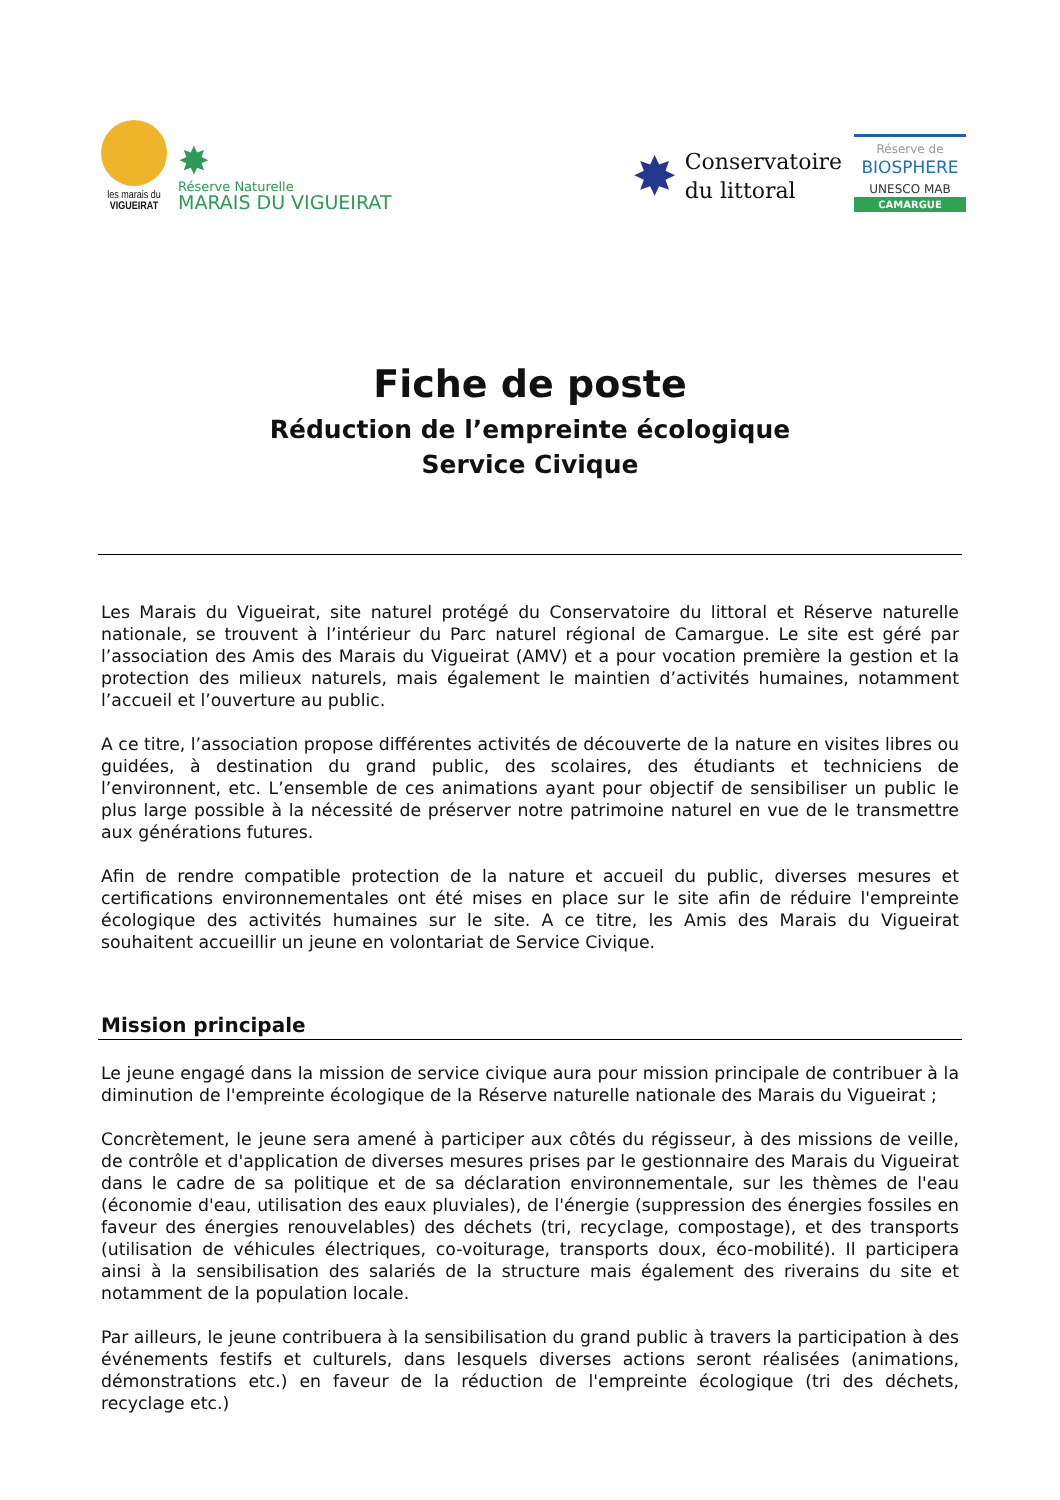les marais du
VIGUEIRAT
✸
Réserve Naturelle
MARAIS DU VIGUEIRAT
✸ Conservatoire
du littoral
Réserve de
BIOSPHERE
UNESCO MAB
CAMARGUE
Fiche de poste
Réduction de l’empreinte écologique
Service Civique
Les Marais du Vigueirat, site naturel protégé du Conservatoire du littoral et Réserve naturelle nationale, se trouvent à l’intérieur du Parc naturel régional de Camargue. Le site est géré par l’association des Amis des Marais du Vigueirat (AMV) et a pour vocation première la gestion et la protection des milieux naturels, mais également le maintien d’activités humaines, notamment l’accueil et l’ouverture au public.
A ce titre, l’association propose différentes activités de découverte de la nature en visites libres ou guidées, à destination du grand public, des scolaires, des étudiants et techniciens de l’environnent, etc. L’ensemble de ces animations ayant pour objectif de sensibiliser un public le plus large possible à la nécessité de préserver notre patrimoine naturel en vue de le transmettre aux générations futures.
Afin de rendre compatible protection de la nature et accueil du public, diverses mesures et certifications environnementales ont été mises en place sur le site afin de réduire l'empreinte écologique des activités humaines sur le site. A ce titre, les Amis des Marais du Vigueirat souhaitent accueillir un jeune en volontariat de Service Civique.
Mission principale
Le jeune engagé dans la mission de service civique aura pour mission principale de contribuer à la diminution de l'empreinte écologique de la Réserve naturelle nationale des Marais du Vigueirat ;
Concrètement, le jeune sera amené à participer aux côtés du régisseur, à des missions de veille, de contrôle et d'application de diverses mesures prises par le gestionnaire des Marais du Vigueirat dans le cadre de sa politique et de sa déclaration environnementale, sur les thèmes de l'eau (économie d'eau, utilisation des eaux pluviales), de l'énergie (suppression des énergies fossiles en faveur des énergies renouvelables) des déchets (tri, recyclage, compostage), et des transports (utilisation de véhicules électriques, co-voiturage, transports doux, éco-mobilité). Il participera ainsi à la sensibilisation des salariés de la structure mais également des riverains du site et notamment de la population locale.
Par ailleurs, le jeune contribuera à la sensibilisation du grand public à travers la participation à des événements festifs et culturels, dans lesquels diverses actions seront réalisées (animations, démonstrations etc.) en faveur de la réduction de l'empreinte écologique (tri des déchets, recyclage etc.)